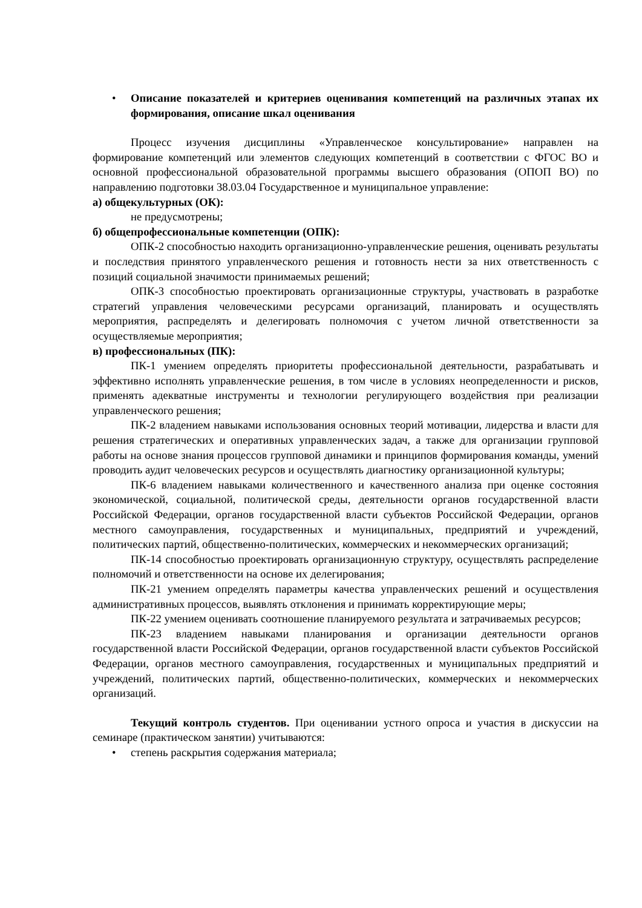• Описание показателей и критериев оценивания компетенций на различных этапах их формирования, описание шкал оценивания
Процесс изучения дисциплины «Управленческое консультирование» направлен на формирование компетенций или элементов следующих компетенций в соответствии с ФГОС ВО и основной профессиональной образовательной программы высшего образования (ОПОП ВО) по направлению подготовки 38.03.04 Государственное и муниципальное управление:
а) общекультурных (ОК):
не предусмотрены;
б) общепрофессиональные компетенции (ОПК):
ОПК-2 способностью находить организационно-управленческие решения, оценивать результаты и последствия принятого управленческого решения и готовность нести за них ответственность с позиций социальной значимости принимаемых решений;
ОПК-3 способностью проектировать организационные структуры, участвовать в разработке стратегий управления человеческими ресурсами организаций, планировать и осуществлять мероприятия, распределять и делегировать полномочия с учетом личной ответственности за осуществляемые мероприятия;
в) профессиональных (ПК):
ПК-1 умением определять приоритеты профессиональной деятельности, разрабатывать и эффективно исполнять управленческие решения, в том числе в условиях неопределенности и рисков, применять адекватные инструменты и технологии регулирующего воздействия при реализации управленческого решения;
ПК-2 владением навыками использования основных теорий мотивации, лидерства и власти для решения стратегических и оперативных управленческих задач, а также для организации групповой работы на основе знания процессов групповой динамики и принципов формирования команды, умений проводить аудит человеческих ресурсов и осуществлять диагностику организационной культуры;
ПК-6 владением навыками количественного и качественного анализа при оценке состояния экономической, социальной, политической среды, деятельности органов государственной власти Российской Федерации, органов государственной власти субъектов Российской Федерации, органов местного самоуправления, государственных и муниципальных, предприятий и учреждений, политических партий, общественно-политических, коммерческих и некоммерческих организаций;
ПК-14 способностью проектировать организационную структуру, осуществлять распределение полномочий и ответственности на основе их делегирования;
ПК-21 умением определять параметры качества управленческих решений и осуществления административных процессов, выявлять отклонения и принимать корректирующие меры;
ПК-22 умением оценивать соотношение планируемого результата и затрачиваемых ресурсов;
ПК-23 владением навыками планирования и организации деятельности органов государственной власти Российской Федерации, органов государственной власти субъектов Российской Федерации, органов местного самоуправления, государственных и муниципальных предприятий и учреждений, политических партий, общественно-политических, коммерческих и некоммерческих организаций.
Текущий контроль студентов. При оценивании устного опроса и участия в дискуссии на семинаре (практическом занятии) учитываются:
• степень раскрытия содержания материала;